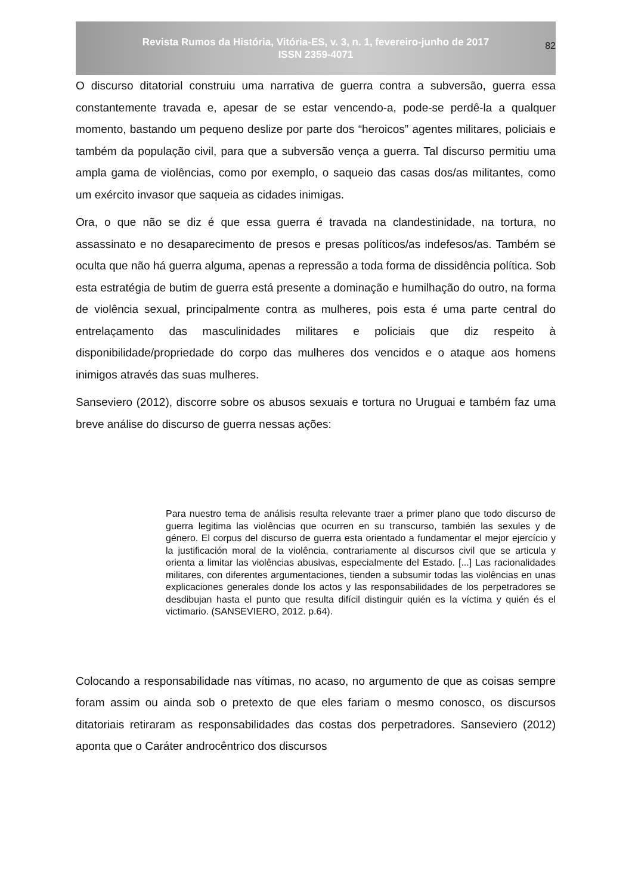Revista Rumos da História, Vitória-ES, v. 3, n. 1, fevereiro-junho de 2017
ISSN 2359-4071
82
O discurso ditatorial construiu uma narrativa de guerra contra a subversão, guerra essa constantemente travada e, apesar de se estar vencendo-a, pode-se perdê-la a qualquer momento, bastando um pequeno deslize por parte dos “heroicos” agentes militares, policiais e também da população civil, para que a subversão vença a guerra. Tal discurso permitiu uma ampla gama de violências, como por exemplo, o saqueio das casas dos/as militantes, como um exército invasor que saqueia as cidades inimigas.
Ora, o que não se diz é que essa guerra é travada na clandestinidade, na tortura, no assassinato e no desaparecimento de presos e presas políticos/as indefesos/as. Também se oculta que não há guerra alguma, apenas a repressão a toda forma de dissidência política. Sob esta estratégia de butim de guerra está presente a dominação e humilhação do outro, na forma de violência sexual, principalmente contra as mulheres, pois esta é uma parte central do entrelaçamento das masculinidades militares e policiais que diz respeito à disponibilidade/propriedade do corpo das mulheres dos vencidos e o ataque aos homens inimigos através das suas mulheres.
Sanseviero (2012), discorre sobre os abusos sexuais e tortura no Uruguai e também faz uma breve análise do discurso de guerra nessas ações:
Para nuestro tema de análisis resulta relevante traer a primer plano que todo discurso de guerra legitima las violências que ocurren en su transcurso, también las sexules y de género. El corpus del discurso de guerra esta orientado a fundamentar el mejor ejercício y la justificación moral de la violência, contrariamente al discursos civil que se articula y orienta a limitar las violências abusivas, especialmente del Estado. [...] Las racionalidades militares, con diferentes argumentaciones, tienden a subsumir todas las violências en unas explicaciones generales donde los actos y las responsabilidades de los perpetradores se desdibujan hasta el punto que resulta difícil distinguir quién es la víctima y quién és el victimario. (SANSEVIERO, 2012. p.64).
Colocando a responsabilidade nas vítimas, no acaso, no argumento de que as coisas sempre foram assim ou ainda sob o pretexto de que eles fariam o mesmo conosco, os discursos ditatoriais retiraram as responsabilidades das costas dos perpetradores. Sanseviero (2012) aponta que o Caráter androcêntrico dos discursos